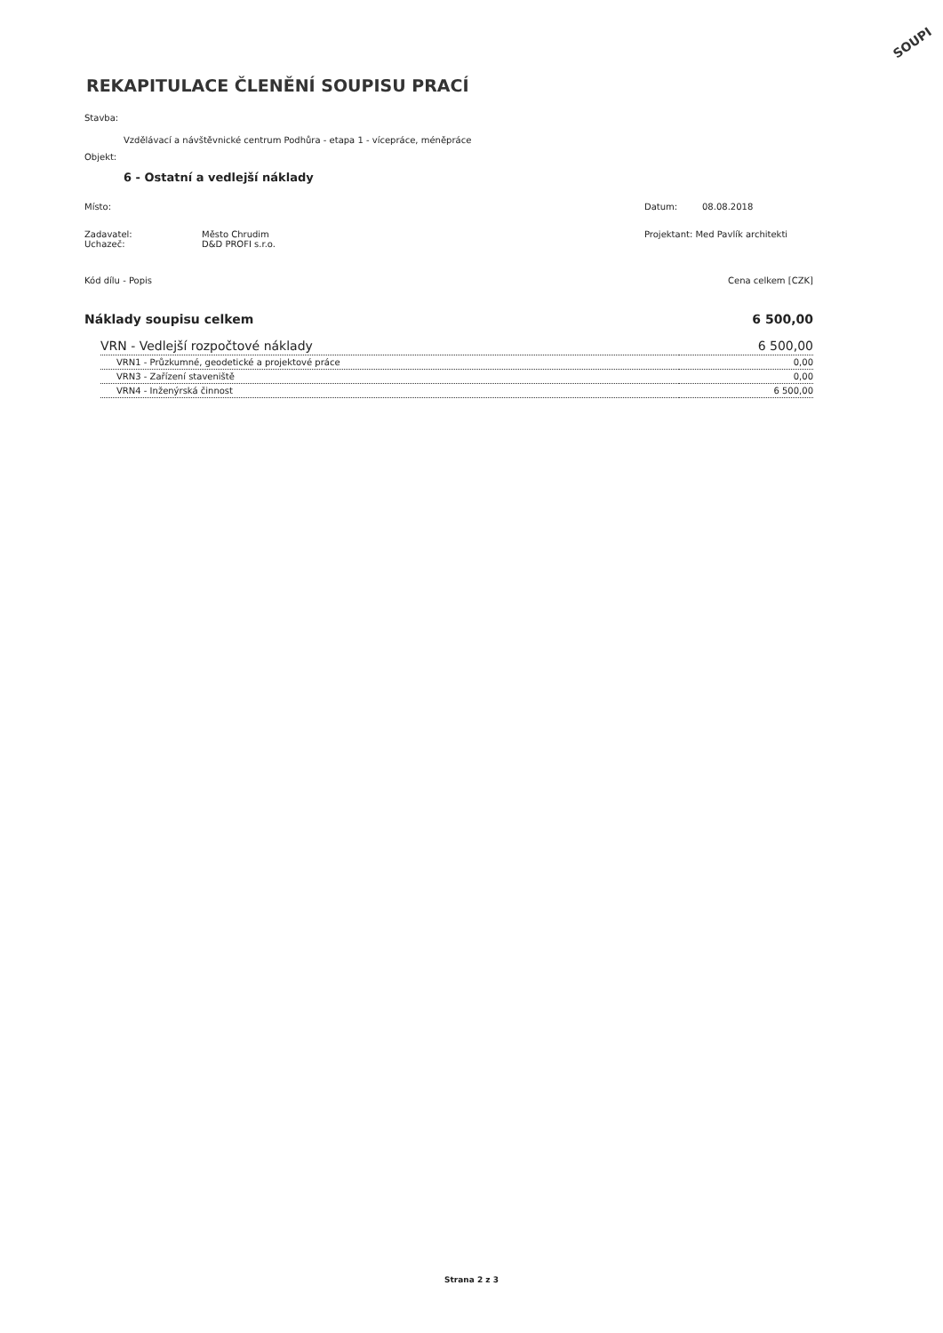SOUPI
REKAPITULACE ČLENĚNÍ SOUPISU PRACÍ
Stavba:
Vzdělávací a návštěvnické centrum Podhůra - etapa 1 - vícepráce, méněpráce
Objekt:
6 - Ostatní a vedlejší náklady
Místo: Datum: 08.08.2018
Zadavatel:
Uchazeč:
Město Chrudim
D&D PROFI s.r.o.
Projektant: Med Pavlík architekti
Kód dílu - Popis Cena celkem [CZK]
| Náklady soupisu celkem | 6 500,00 |
| VRN - Vedlejší rozpočtové náklady | 6 500,00 |
| VRN1 - Průzkumné, geodetické a projektové práce | 0,00 |
| VRN3 - Zařízení staveniště | 0,00 |
| VRN4 - Inženýrská činnost | 6 500,00 |
Strana 2 z 3